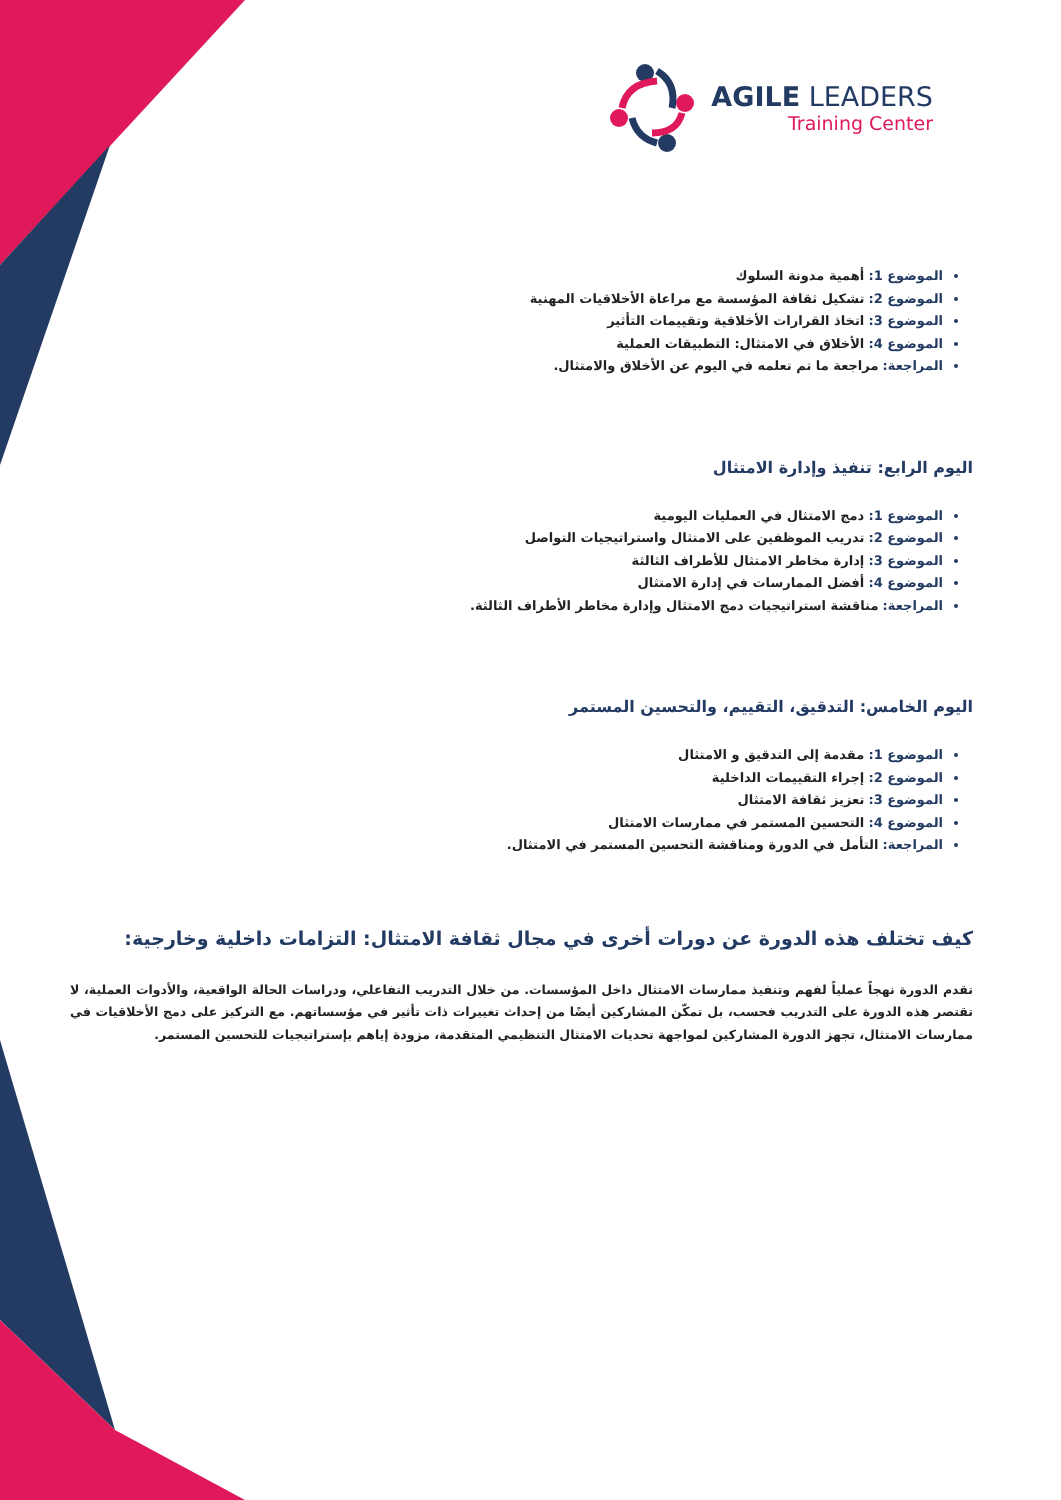AGILE LEADERS
Training Center
الموضوع 1: أهمية مدونة السلوك
الموضوع 2: تشكيل ثقافة المؤسسة مع مراعاة الأخلاقيات المهنية
الموضوع 3: اتخاذ القرارات الأخلاقية وتقييمات التأثير
الموضوع 4: الأخلاق في الامتثال: التطبيقات العملية
المراجعة: مراجعة ما تم تعلمه في اليوم عن الأخلاق والامتثال.
اليوم الرابع: تنفيذ وإدارة الامتثال
الموضوع 1: دمج الامتثال في العمليات اليومية
الموضوع 2: تدريب الموظفين على الامتثال واستراتيجيات التواصل
الموضوع 3: إدارة مخاطر الامتثال للأطراف الثالثة
الموضوع 4: أفضل الممارسات في إدارة الامتثال
المراجعة: مناقشة استراتيجيات دمج الامتثال وإدارة مخاطر الأطراف الثالثة.
اليوم الخامس: التدقيق، التقييم، والتحسين المستمر
الموضوع 1: مقدمة إلى التدقيق و الامتثال
الموضوع 2: إجراء التقييمات الداخلية
الموضوع 3: تعزيز ثقافة الامتثال
الموضوع 4: التحسين المستمر في ممارسات الامتثال
المراجعة: التأمل في الدورة ومناقشة التحسين المستمر في الامتثال.
كيف تختلف هذه الدورة عن دورات أخرى في مجال ثقافة الامتثال: التزامات داخلية وخارجية:
تقدم الدورة نهجاً عملياً لفهم وتنفيذ ممارسات الامتثال داخل المؤسسات. من خلال التدريب التفاعلي، ودراسات الحالة الواقعية، والأدوات العملية، لا تقتصر هذه الدورة على التدريب فحسب، بل تمكّن المشاركين أيضًا من إحداث تغييرات ذات تأثير في مؤسساتهم. مع التركيز على دمج الأخلاقيات في ممارسات الامتثال، تجهز الدورة المشاركين لمواجهة تحديات الامتثال التنظيمي المتقدمة، مزودة إياهم بإستراتيجيات للتحسين المستمر.